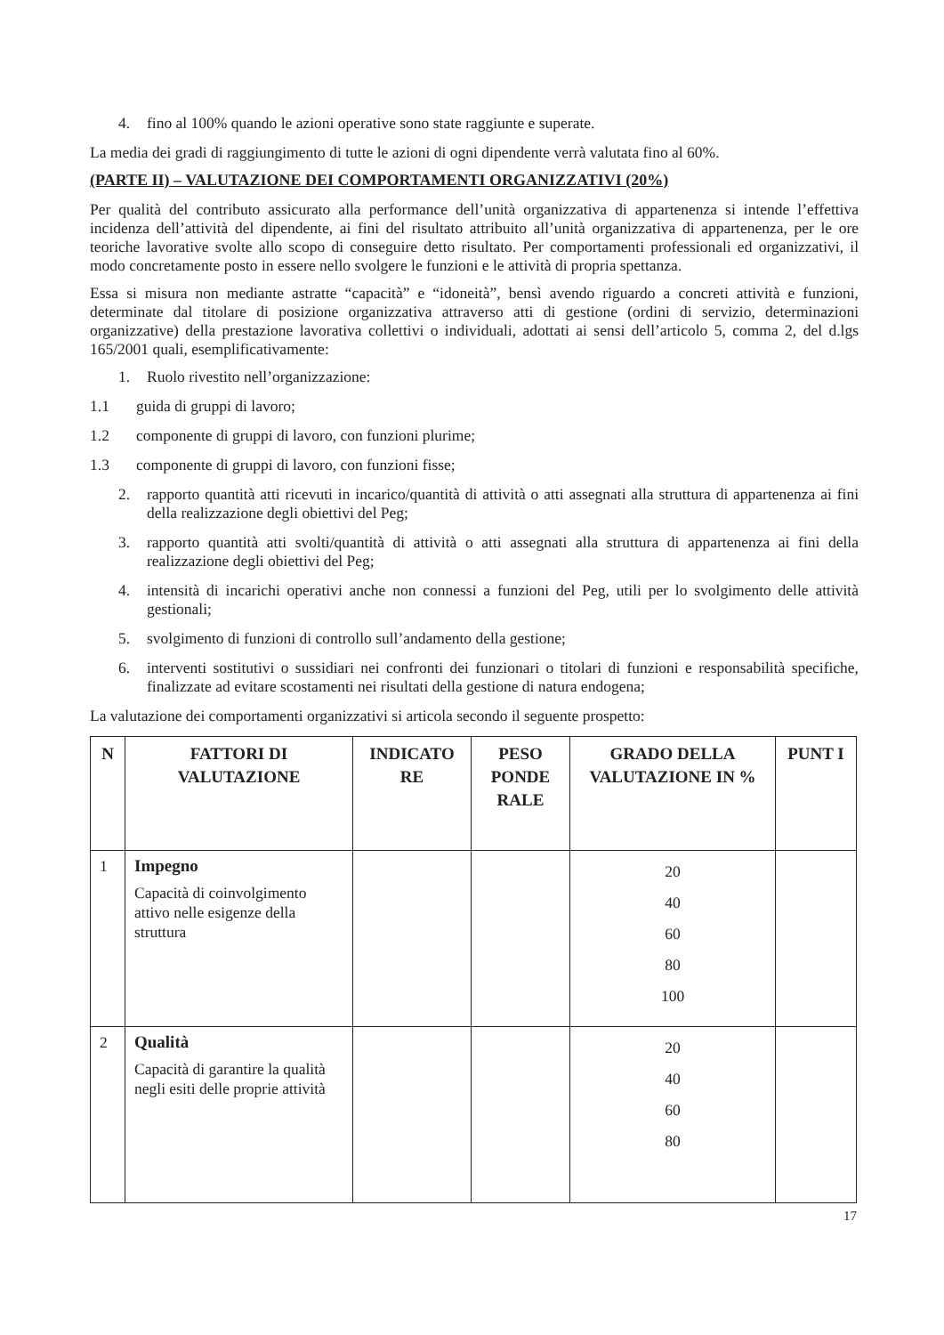4. fino al 100% quando le azioni operative sono state raggiunte e superate.
La media dei gradi di raggiungimento di tutte le azioni di ogni dipendente verrà valutata fino al 60%.
(PARTE II) – VALUTAZIONE DEI COMPORTAMENTI ORGANIZZATIVI (20%)
Per qualità del contributo assicurato alla performance dell’unità organizzativa di appartenenza si intende l’effettiva incidenza dell’attività del dipendente, ai fini del risultato attribuito all’unità organizzativa di appartenenza, per le ore teoriche lavorative svolte allo scopo di conseguire detto risultato. Per comportamenti professionali ed organizzativi, il modo concretamente posto in essere nello svolgere le funzioni e le attività di propria spettanza.
Essa si misura non mediante astratte “capacità” e “idoneità”, bensì avendo riguardo a concreti attività e funzioni, determinate dal titolare di posizione organizzativa attraverso atti di gestione (ordini di servizio, determinazioni organizzative) della prestazione lavorativa collettivi o individuali, adottati ai sensi dell’articolo 5, comma 2, del d.lgs 165/2001 quali, esemplificativamente:
1. Ruolo rivestito nell’organizzazione:
1.1 guida di gruppi di lavoro;
1.2 componente di gruppi di lavoro, con funzioni plurime;
1.3 componente di gruppi di lavoro, con funzioni fisse;
2. rapporto quantità atti ricevuti in incarico/quantità di attività o atti assegnati alla struttura di appartenenza ai fini della realizzazione degli obiettivi del Peg;
3. rapporto quantità atti svolti/quantità di attività o atti assegnati alla struttura di appartenenza ai fini della realizzazione degli obiettivi del Peg;
4. intensità di incarichi operativi anche non connessi a funzioni del Peg, utili per lo svolgimento delle attività gestionali;
5. svolgimento di funzioni di controllo sull’andamento della gestione;
6. interventi sostitutivi o sussidiari nei confronti dei funzionari o titolari di funzioni e responsabilità specifiche, finalizzate ad evitare scostamenti nei risultati della gestione di natura endogena;
La valutazione dei comportamenti organizzativi si articola secondo il seguente prospetto:
| N | FATTORI DI VALUTAZIONE | INDICATO RE | PESO PONDE RALE | GRADO DELLA VALUTAZIONE IN % | PUNT I |
| --- | --- | --- | --- | --- | --- |
| 1 | Impegno Capacità di coinvolgimento attivo nelle esigenze della struttura | | | 20 40 60 80 100 | |
| 2 | Qualità Capacità di garantire la qualità negli esiti delle proprie attività | | | 20 40 60 80 | |
17